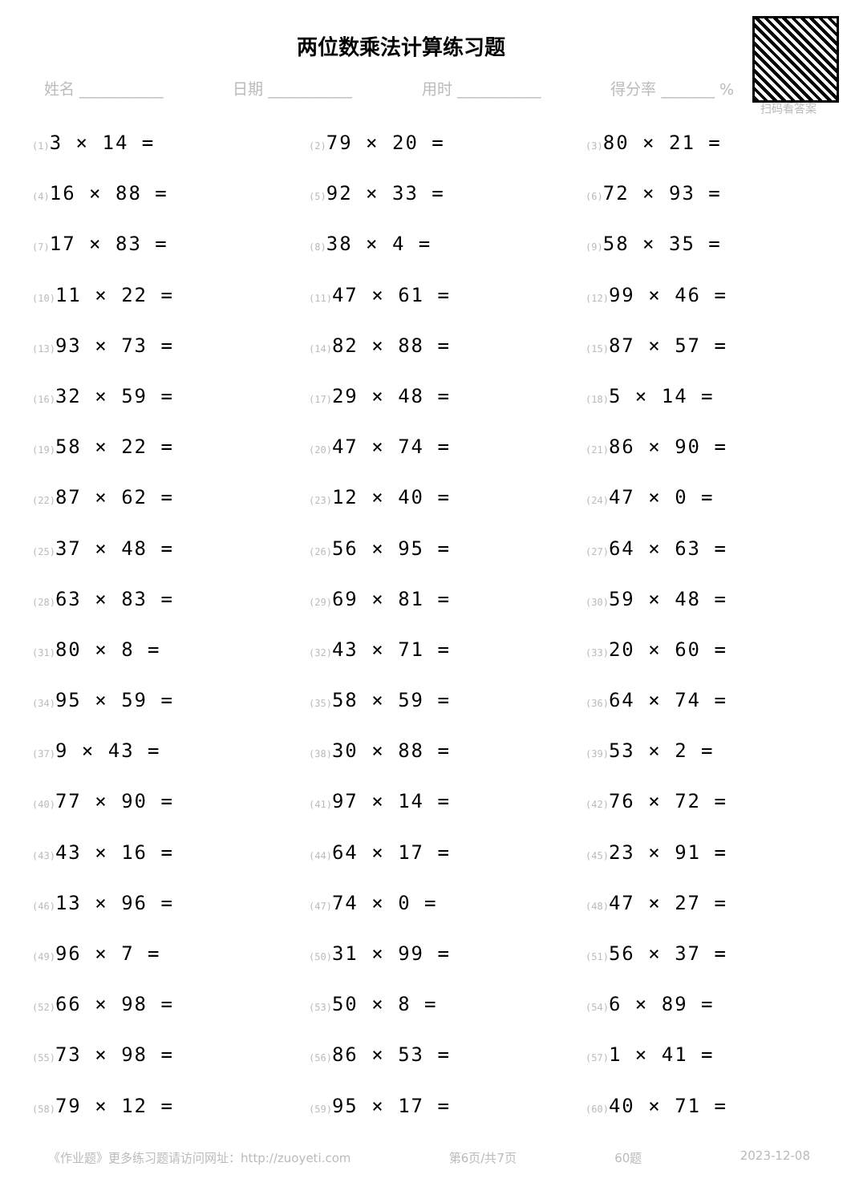两位数乘法计算练习题
姓名 ___________ 日期 ___________ 用时 ___________ 得分率 _______ %
扫码看答案
(1) 3 × 14 =
(2) 79 × 20 =
(3) 80 × 21 =
(4) 16 × 88 =
(5) 92 × 33 =
(6) 72 × 93 =
(7) 17 × 83 =
(8) 38 × 4 =
(9) 58 × 35 =
(10) 11 × 22 =
(11) 47 × 61 =
(12) 99 × 46 =
(13) 93 × 73 =
(14) 82 × 88 =
(15) 87 × 57 =
(16) 32 × 59 =
(17) 29 × 48 =
(18) 5 × 14 =
(19) 58 × 22 =
(20) 47 × 74 =
(21) 86 × 90 =
(22) 87 × 62 =
(23) 12 × 40 =
(24) 47 × 0 =
(25) 37 × 48 =
(26) 56 × 95 =
(27) 64 × 63 =
(28) 63 × 83 =
(29) 69 × 81 =
(30) 59 × 48 =
(31) 80 × 8 =
(32) 43 × 71 =
(33) 20 × 60 =
(34) 95 × 59 =
(35) 58 × 59 =
(36) 64 × 74 =
(37) 9 × 43 =
(38) 30 × 88 =
(39) 53 × 2 =
(40) 77 × 90 =
(41) 97 × 14 =
(42) 76 × 72 =
(43) 43 × 16 =
(44) 64 × 17 =
(45) 23 × 91 =
(46) 13 × 96 =
(47) 74 × 0 =
(48) 47 × 27 =
(49) 96 × 7 =
(50) 31 × 99 =
(51) 56 × 37 =
(52) 66 × 98 =
(53) 50 × 8 =
(54) 6 × 89 =
(55) 73 × 98 =
(56) 86 × 53 =
(57) 1 × 41 =
(58) 79 × 12 =
(59) 95 × 17 =
(60) 40 × 71 =
《作业题》更多练习题请访问网址：http://zuoyeti.com 第6页/共7页 60题 2023-12-08